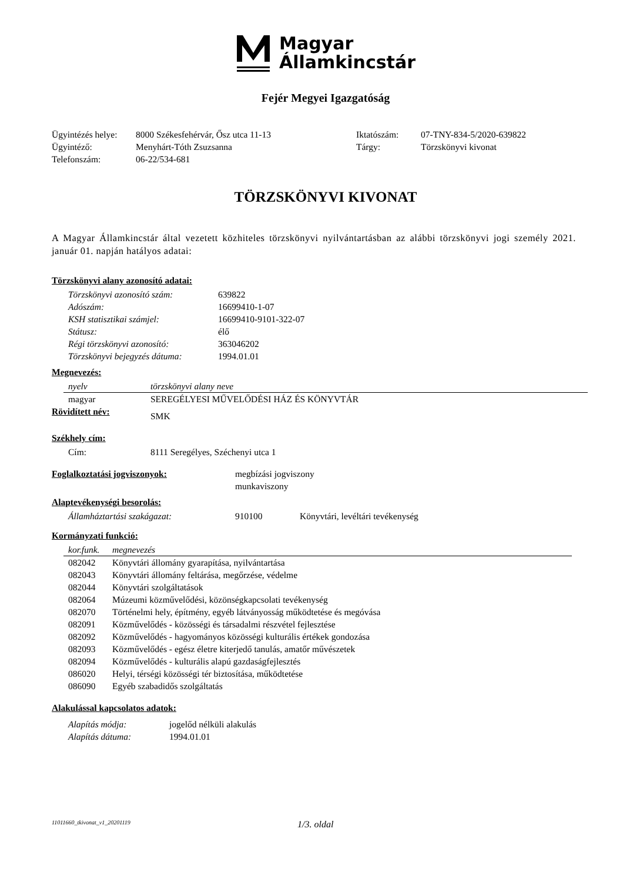Magyar
Államkincstár
Fejér Megyei Igazgatóság
| Ügyintézés helye: | 8000 Székesfehérvár, Ősz utca 11-13 | Iktatószám: | 07-TNY-834-5/2020-639822 |
| Ügyintéző: | Menyhárt-Tóth Zsuzsanna | Tárgy: | Törzskönyvi kivonat |
| Telefonszám: | 06-22/534-681 | | |
TÖRZSKÖNYVI KIVONAT
A Magyar Államkincstár által vezetett közhiteles törzskönyvi nyilvántartásban az alábbi törzskönyvi jogi személy 2021. január 01. napján hatályos adatai:
Törzskönyvi alany azonosító adatai:
| Törzskönyvi azonosító szám: | 639822 |
| Adószám: | 16699410-1-07 |
| KSH statisztikai számjel: | 16699410-9101-322-07 |
| Státusz: | élő |
| Régi törzskönyvi azonosító: | 363046202 |
| Törzskönyvi bejegyzés dátuma: | 1994.01.01 |
Megnevezés:
| nyelv | törzskönyvi alany neve |
| magyar | SEREGÉLYESI MŰVELŐDÉSI HÁZ ÉS KÖNYVTÁR |
| Rövidített név: | SMK |
Székhely cím:
| Cím: | 8111 Seregélyes, Széchenyi utca 1 |
| Foglalkoztatási jogviszonyok: | megbízási jogviszony munkaviszony |
Alaptevékenységi besorolás:
| Államháztartási szakágazat: | 910100 | Könyvtári, levéltári tevékenység |
Kormányzati funkció:
| kor.funk. | megnevezés |
| 082042 | Könyvtári állomány gyarapítása, nyilvántartása |
| 082043 | Könyvtári állomány feltárása, megőrzése, védelme |
| 082044 | Könyvtári szolgáltatások |
| 082064 | Múzeumi közművelődési, közönségkapcsolati tevékenység |
| 082070 | Történelmi hely, építmény, egyéb látványosság működtetése és megóvása |
| 082091 | Közművelődés - közösségi és társadalmi részvétel fejlesztése |
| 082092 | Közművelődés - hagyományos közösségi kulturális értékek gondozása |
| 082093 | Közművelődés - egész életre kiterjedő tanulás, amatőr művészetek |
| 082094 | Közművelődés - kulturális alapú gazdaságfejlesztés |
| 086020 | Helyi, térségi közösségi tér biztosítása, működtetése |
| 086090 | Egyéb szabadidős szolgáltatás |
Alakulással kapcsolatos adatok:
| Alapítás módja: | jogelőd nélküli alakulás |
| Alapítás dátuma: | 1994.01.01 |
11011660_tkivonat_v1_20201119 1/3. oldal